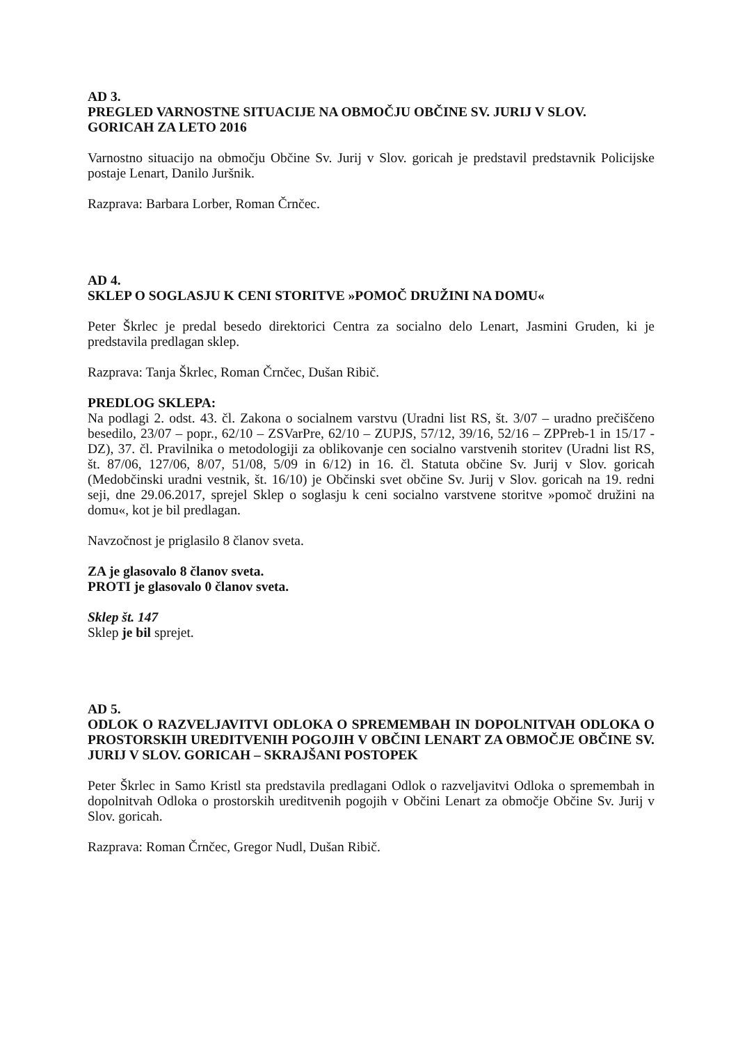AD 3.
PREGLED VARNOSTNE SITUACIJE NA OBMOČJU OBČINE SV. JURIJ V SLOV. GORICAH ZA LETO 2016
Varnostno situacijo na območju Občine Sv. Jurij v Slov. goricah je predstavil predstavnik Policijske postaje Lenart, Danilo Juršnik.
Razprava: Barbara Lorber, Roman Črnčec.
AD 4.
SKLEP O SOGLASJU K CENI STORITVE »POMOČ DRUŽINI NA DOMU«
Peter Škrlec je predal besedo direktorici Centra za socialno delo Lenart, Jasmini Gruden, ki je predstavila predlagan sklep.
Razprava: Tanja Škrlec, Roman Črnčec, Dušan Ribič.
PREDLOG SKLEPA:
Na podlagi 2. odst. 43. čl. Zakona o socialnem varstvu (Uradni list RS, št. 3/07 – uradno prečiščeno besedilo, 23/07 – popr., 62/10 – ZSVarPre, 62/10 – ZUPJS, 57/12, 39/16, 52/16 – ZPPreb-1 in 15/17 - DZ), 37. čl. Pravilnika o metodologiji za oblikovanje cen socialno varstvenih storitev (Uradni list RS, št. 87/06, 127/06, 8/07, 51/08, 5/09 in 6/12) in 16. čl. Statuta občine Sv. Jurij v Slov. goricah (Medobčinski uradni vestnik, št. 16/10) je Občinski svet občine Sv. Jurij v Slov. goricah na 19. redni seji, dne 29.06.2017, sprejel Sklep o soglasju k ceni socialno varstvene storitve »pomoč družini na domu«, kot je bil predlagan.
Navzočnost je priglasilo 8 članov sveta.
ZA je glasovalo 8 članov sveta.
PROTI je glasovalo 0 članov sveta.
Sklep št. 147
Sklep je bil sprejet.
AD 5.
ODLOK O RAZVELJAVITVI ODLOKA O SPREMEMBAH IN DOPOLNITVAH ODLOKA O PROSTORSKIH UREDITVENIH POGOJIH V OBČINI LENART ZA OBMOČJE OBČINE SV. JURIJ V SLOV. GORICAH – SKRAJŠANI POSTOPEK
Peter Škrlec in Samo Kristl sta predstavila predlagani Odlok o razveljavitvi Odloka o spremembah in dopolnitvah Odloka o prostorskih ureditvenih pogojih v Občini Lenart za območje Občine Sv. Jurij v Slov. goricah.
Razprava: Roman Črnčec, Gregor Nudl, Dušan Ribič.